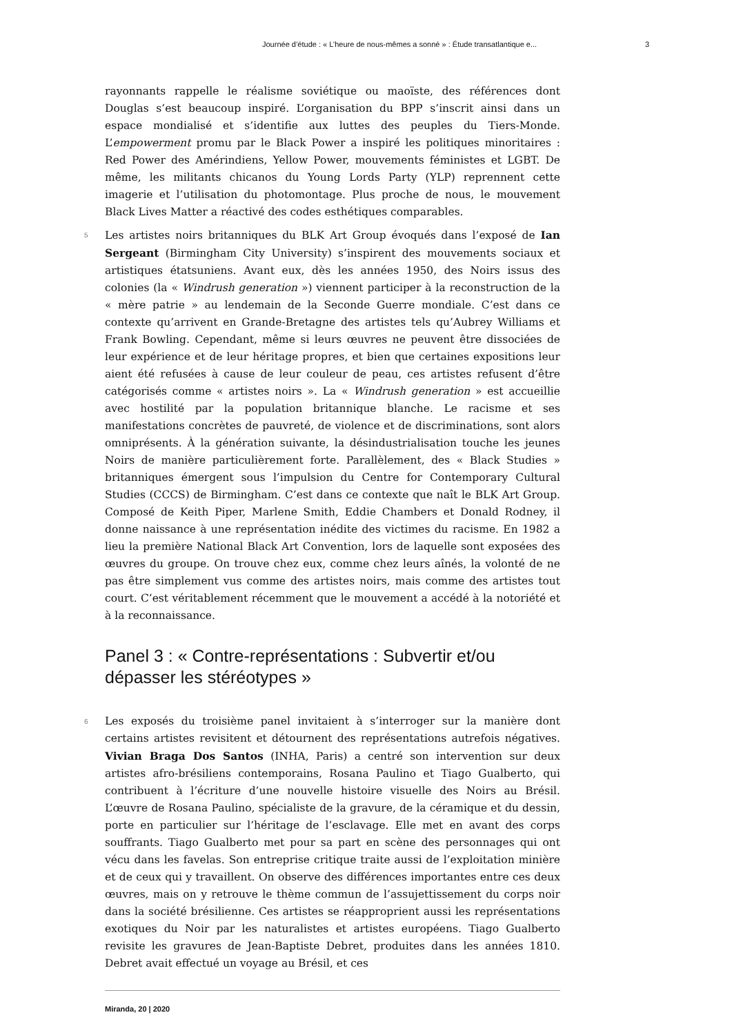Journée d’étude : « L’heure de nous-mêmes a sonné » : Étude transatlantique e... 3
rayonnants rappelle le réalisme soviétique ou maoïste, des références dont Douglas s’est beaucoup inspiré. L’organisation du BPP s’inscrit ainsi dans un espace mondialisé et s’identifie aux luttes des peuples du Tiers-Monde. L’empowerment promu par le Black Power a inspiré les politiques minoritaires : Red Power des Amérindiens, Yellow Power, mouvements féministes et LGBT. De même, les militants chicanos du Young Lords Party (YLP) reprennent cette imagerie et l’utilisation du photomontage. Plus proche de nous, le mouvement Black Lives Matter a réactivé des codes esthétiques comparables.
5 Les artistes noirs britanniques du BLK Art Group évoqués dans l’exposé de Ian Sergeant (Birmingham City University) s’inspirent des mouvements sociaux et artistiques étatsuniens. Avant eux, dès les années 1950, des Noirs issus des colonies (la « Windrush generation ») viennent participer à la reconstruction de la « mère patrie » au lendemain de la Seconde Guerre mondiale. C’est dans ce contexte qu’arrivent en Grande-Bretagne des artistes tels qu’Aubrey Williams et Frank Bowling. Cependant, même si leurs œuvres ne peuvent être dissociées de leur expérience et de leur héritage propres, et bien que certaines expositions leur aient été refusées à cause de leur couleur de peau, ces artistes refusent d’être catégorisés comme « artistes noirs ». La « Windrush generation » est accueillie avec hostilité par la population britannique blanche. Le racisme et ses manifestations concrètes de pauvreté, de violence et de discriminations, sont alors omniprésents. À la génération suivante, la désindustrialisation touche les jeunes Noirs de manière particulièrement forte. Parallèlement, des « Black Studies » britanniques émergent sous l’impulsion du Centre for Contemporary Cultural Studies (CCCS) de Birmingham. C’est dans ce contexte que naît le BLK Art Group. Composé de Keith Piper, Marlene Smith, Eddie Chambers et Donald Rodney, il donne naissance à une représentation inédite des victimes du racisme. En 1982 a lieu la première National Black Art Convention, lors de laquelle sont exposées des œuvres du groupe. On trouve chez eux, comme chez leurs aînés, la volonté de ne pas être simplement vus comme des artistes noirs, mais comme des artistes tout court. C’est véritablement récemment que le mouvement a accédé à la notoriété et à la reconnaissance.
Panel 3 : « Contre-représentations : Subvertir et/ou dépasser les stéréotypes »
6 Les exposés du troisième panel invitaient à s’interroger sur la manière dont certains artistes revisitent et détournent des représentations autrefois négatives. Vivian Braga Dos Santos (INHA, Paris) a centré son intervention sur deux artistes afro-brésiliens contemporains, Rosana Paulino et Tiago Gualberto, qui contribuent à l’écriture d’une nouvelle histoire visuelle des Noirs au Brésil. L’œuvre de Rosana Paulino, spécialiste de la gravure, de la céramique et du dessin, porte en particulier sur l’héritage de l’esclavage. Elle met en avant des corps souffrants. Tiago Gualberto met pour sa part en scène des personnages qui ont vécu dans les favelas. Son entreprise critique traite aussi de l’exploitation minière et de ceux qui y travaillent. On observe des différences importantes entre ces deux œuvres, mais on y retrouve le thème commun de l’assujettissement du corps noir dans la société brésilienne. Ces artistes se réapproprient aussi les représentations exotiques du Noir par les naturalistes et artistes européens. Tiago Gualberto revisite les gravures de Jean-Baptiste Debret, produites dans les années 1810. Debret avait effectué un voyage au Brésil, et ces
Miranda, 20 | 2020